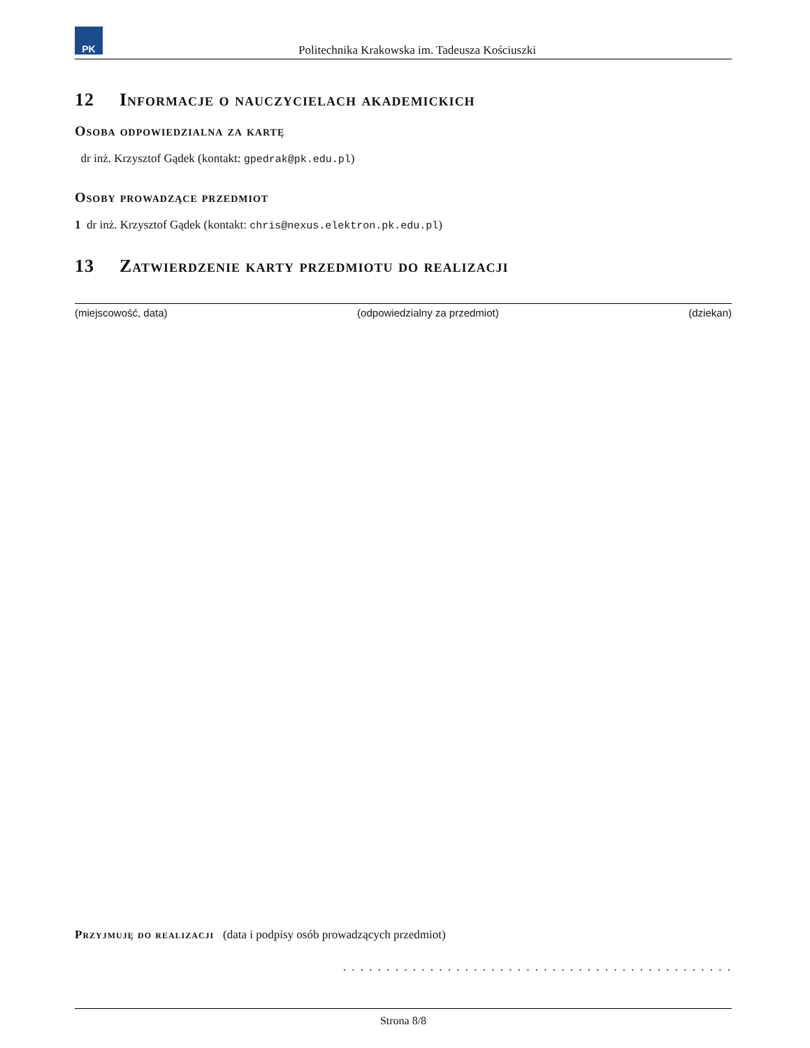PK
Politechnika Krakowska im. Tadeusza Kościuszki
12 Informacje o nauczycielach akademickich
Osoba odpowiedzialna za kartę
dr inż. Krzysztof Gądek (kontakt: gpedrak@pk.edu.pl)
Osoby prowadzące przedmiot
1 dr inż. Krzysztof Gądek (kontakt: chris@nexus.elektron.pk.edu.pl)
13 Zatwierdzenie karty przedmiotu do realizacji
(miejscowość, data) (odpowiedzialny za przedmiot) (dziekan)
Przyjmuję do realizacji (data i podpisy osób prowadzących przedmiot)
. . . . . . . . . . . . . . . . . . . . . . . . . . . . . . . . . . . . . . . . . . . . .
Strona 8/8